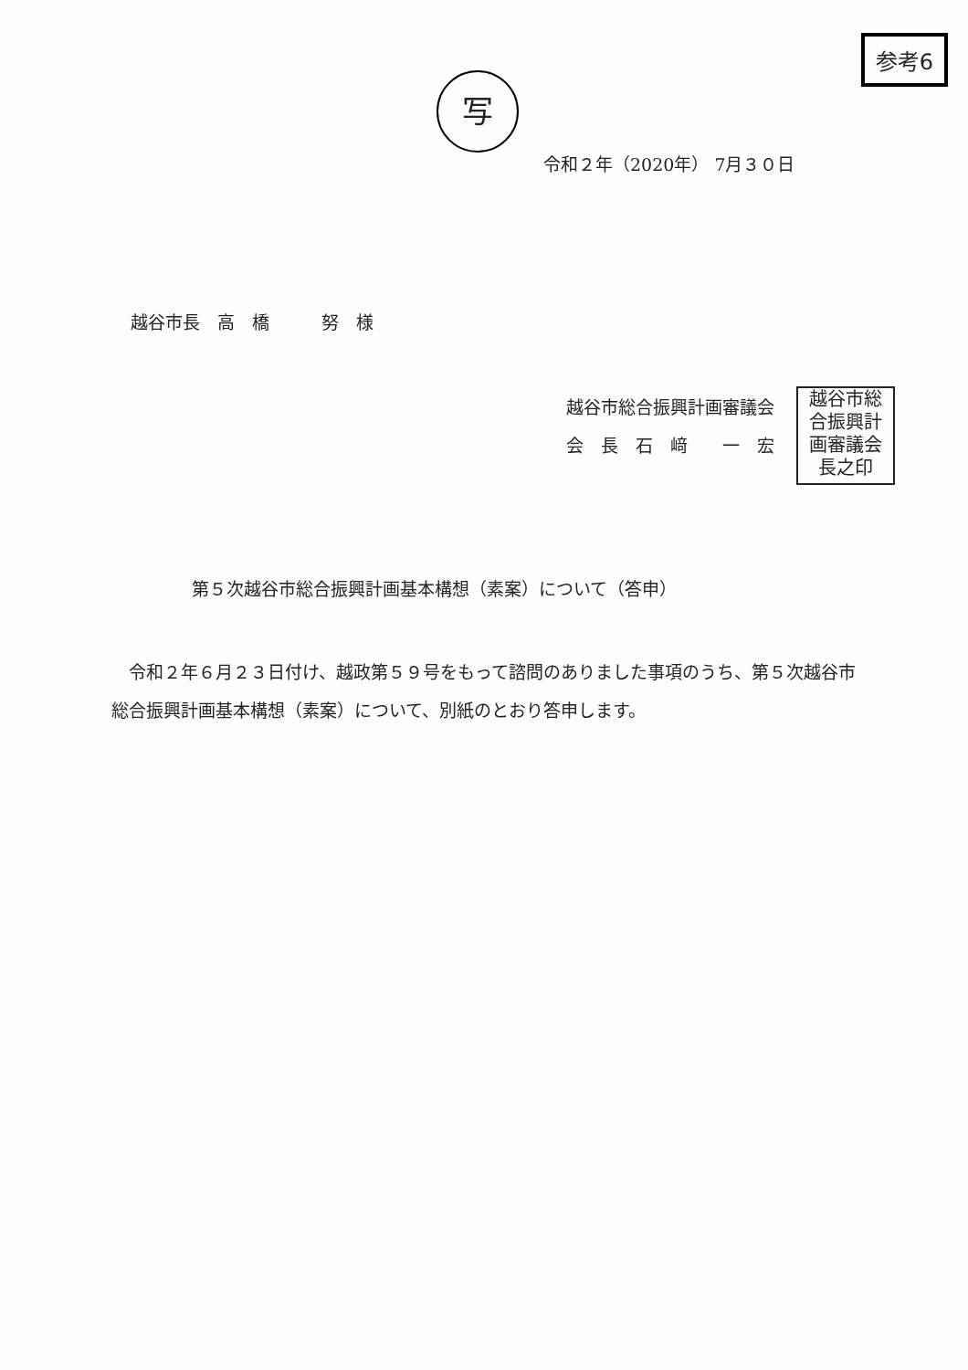参考6
写
令和２年（2020年） 7月３０日
越谷市長　高　橋　　　努　様
越谷市総合振興計画審議会
会　長　石　﨑　　一　宏
越谷市総
合振興計
画審議会
長之印
第５次越谷市総合振興計画基本構想（素案）について（答申）
　令和２年６月２３日付け、越政第５９号をもって諮問のありました事項のうち、第５次越谷市総合振興計画基本構想（素案）について、別紙のとおり答申します。